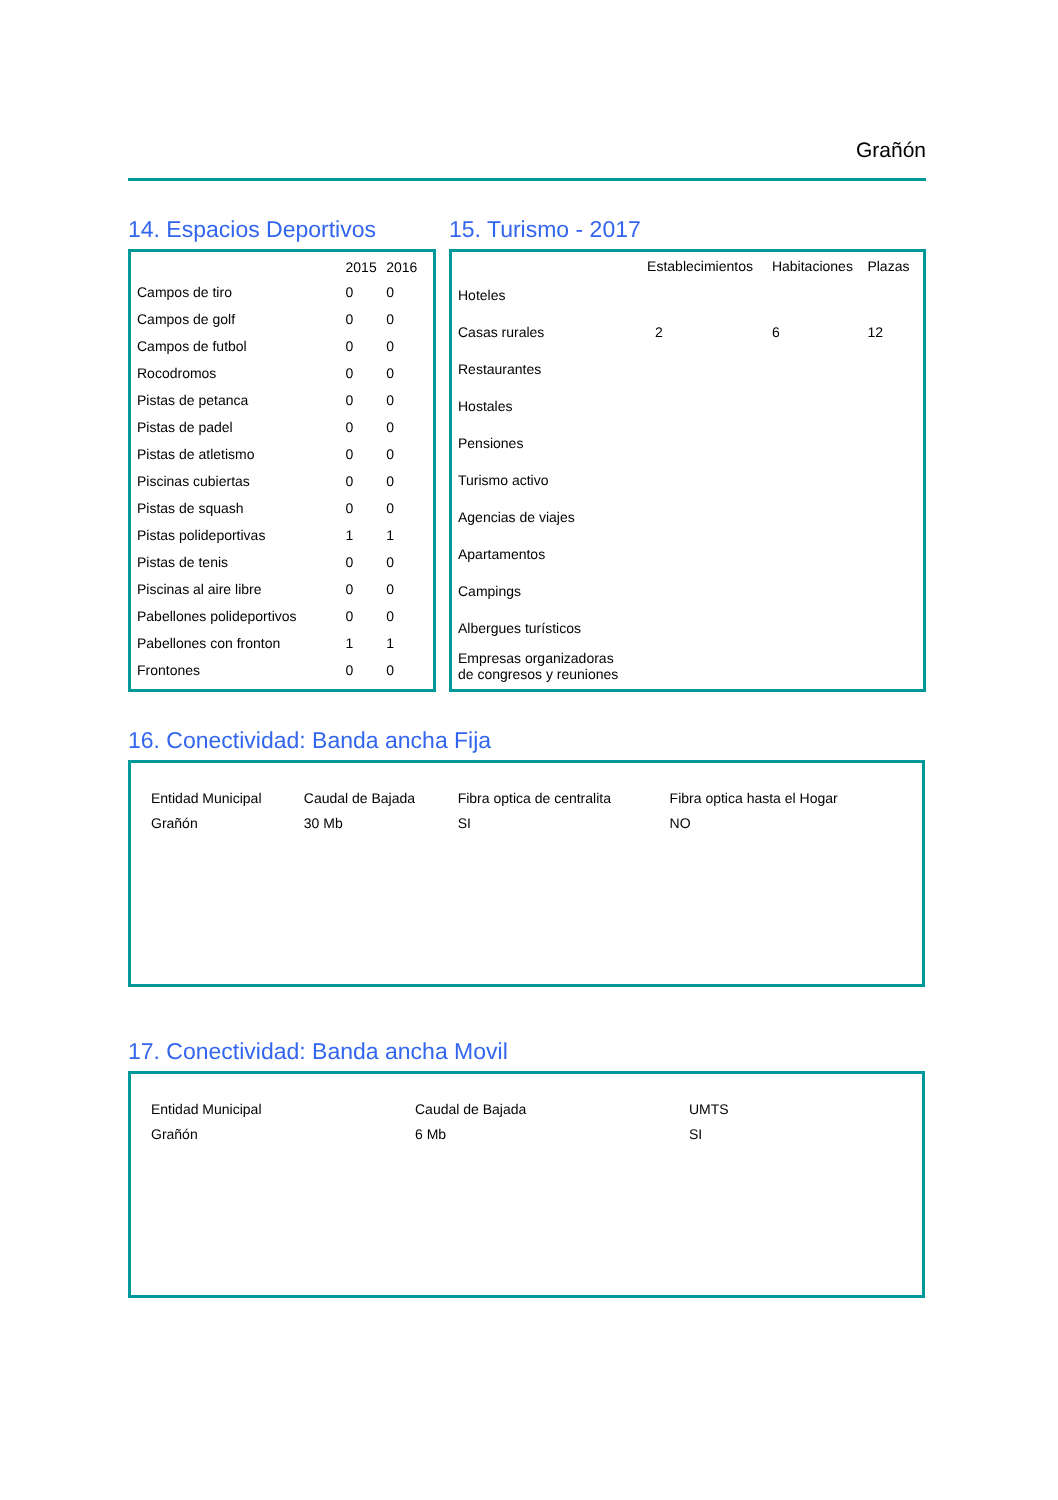Grañón
14. Espacios Deportivos
| | 2015 | 2016 |
| --- | --- | --- |
| Campos de tiro | 0 | 0 |
| Campos de golf | 0 | 0 |
| Campos de futbol | 0 | 0 |
| Rocodromos | 0 | 0 |
| Pistas de petanca | 0 | 0 |
| Pistas de padel | 0 | 0 |
| Pistas de atletismo | 0 | 0 |
| Piscinas cubiertas | 0 | 0 |
| Pistas de squash | 0 | 0 |
| Pistas polideportivas | 1 | 1 |
| Pistas de tenis | 0 | 0 |
| Piscinas al aire libre | 0 | 0 |
| Pabellones polideportivos | 0 | 0 |
| Pabellones con fronton | 1 | 1 |
| Frontones | 0 | 0 |
15. Turismo - 2017
| | Establecimientos | Habitaciones | Plazas |
| --- | --- | --- | --- |
| Hoteles | | | |
| Casas rurales | 2 | 6 | 12 |
| Restaurantes | | | |
| Hostales | | | |
| Pensiones | | | |
| Turismo activo | | | |
| Agencias de viajes | | | |
| Apartamentos | | | |
| Campings | | | |
| Albergues turísticos | | | |
| Empresas organizadoras de congresos y reuniones | | | |
16. Conectividad: Banda ancha Fija
| Entidad Municipal | Caudal de Bajada | Fibra optica de centralita | Fibra optica hasta el Hogar |
| --- | --- | --- | --- |
| Grañón | 30 Mb | SI | NO |
17. Conectividad: Banda ancha Movil
| Entidad Municipal | Caudal de Bajada | UMTS |
| --- | --- | --- |
| Grañón | 6 Mb | SI |